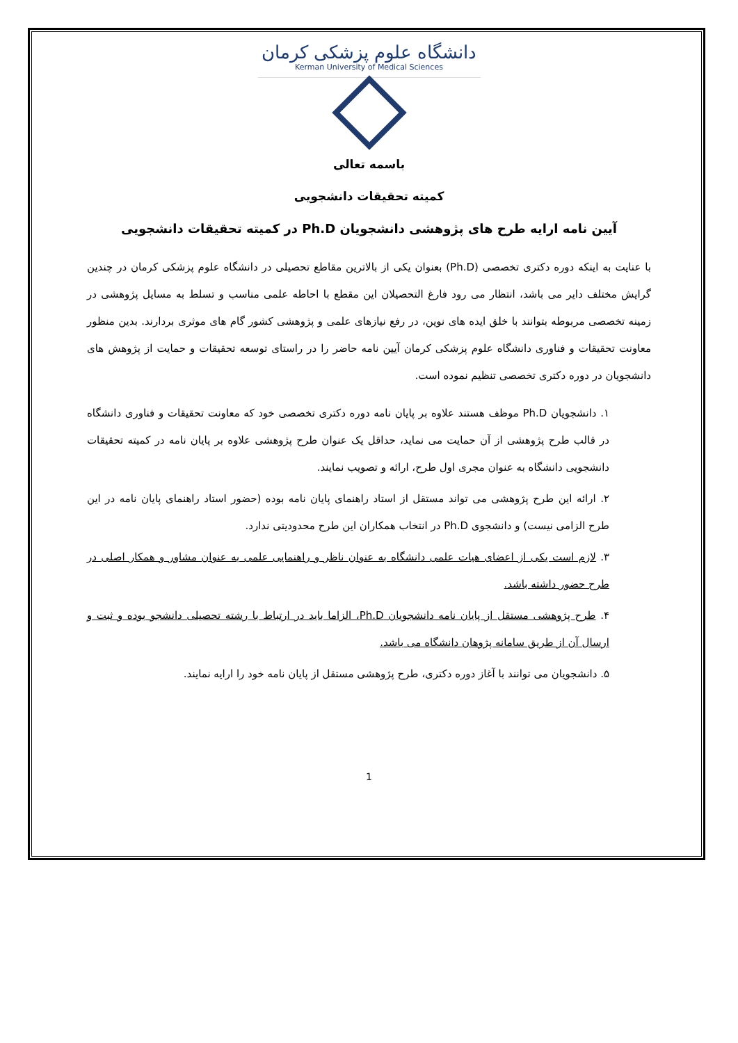دانشگاه علوم پزشکی کرمان
Kerman University of Medical Sciences
باسمه تعالی
کمیته تحقیقات دانشجویی
آیین نامه ارایه طرح های پژوهشی دانشجویان Ph.D در کمیته تحقیقات دانشجویی
با عنایت به اینکه دوره دکتری تخصصی (Ph.D) بعنوان یکی از بالاترین مقاطع تحصیلی در دانشگاه علوم پزشکی کرمان در چندین گرایش مختلف دایر می باشد، انتظار می رود فارغ التحصیلان این مقطع با احاطه علمی مناسب و تسلط به مسایل پژوهشی در زمینه تخصصی مربوطه بتوانند با خلق ایده های نوین، در رفع نیازهای علمی و پژوهشی کشور گام های موثری بردارند. بدین منظور معاونت تحقیقات و فناوری دانشگاه علوم پزشکی کرمان آیین نامه حاضر را در راستای توسعه تحقیقات و حمایت از پژوهش های دانشجویان در دوره دکتری تخصصی تنظیم نموده است.
۱. دانشجویان Ph.D موظف هستند علاوه بر پایان نامه دوره دکتری تخصصی خود که معاونت تحقیقات و فناوری دانشگاه در قالب طرح پژوهشی از آن حمایت می نماید، حداقل یک عنوان طرح پژوهشی علاوه بر پایان نامه در کمیته تحقیقات دانشجویی دانشگاه به عنوان مجری اول طرح، ارائه و تصویب نمایند.
۲. ارائه این طرح پژوهشی می تواند مستقل از استاد راهنمای پایان نامه بوده (حضور استاد راهنمای پایان نامه در این طرح الزامی نیست) و دانشجوی Ph.D در انتخاب همکاران این طرح محدودیتی ندارد.
۳. لازم است یکی از اعضای هیات علمی دانشگاه به عنوان ناظر و راهنمایی علمی به عنوان مشاور و همکار اصلی در طرح حضور داشته باشد.
۴. طرح پژوهشی مستقل از پایان نامه دانشجویان Ph.D، الزاما باید در ارتباط با رشته تحصیلی دانشجو بوده و ثبت و ارسال آن از طریق سامانه پژوهان دانشگاه می باشد.
۵. دانشجویان می توانند با آغاز دوره دکتری، طرح پژوهشی مستقل از پایان نامه خود را ارایه نمایند.
1